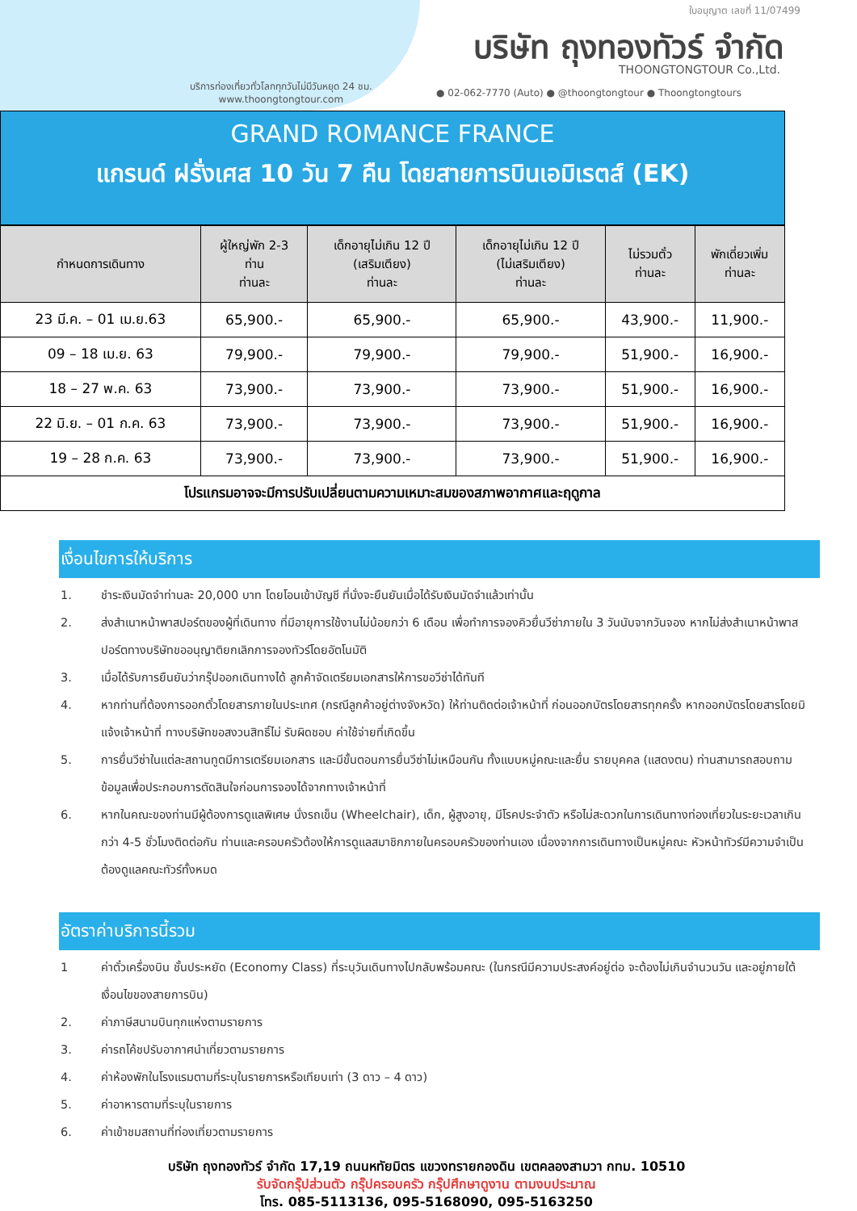ใบอนุญาต เลขที่ 11/07499
บริษัท ถุงทองทัวร์ จำกัด
THOONGTONGTOUR Co.,Ltd.
บริการท่องเที่ยวทั่วโลกทุกวันไม่มีวันหยุด 24 ชม.
www.thoongtongtour.com
● 02-062-7770 (Auto) ● @thoongtongtour ● Thoongtongtours
GRAND ROMANCE FRANCE
แกรนด์ ฝรั่งเศส 10 วัน 7 คืน โดยสายการบินเอมิเรตส์ (EK)
| กำหนดการเดินทาง | ผู้ใหญ่พัก 2-3 ท่าน ท่านละ | เด็กอายุไม่เกิน 12 ปี (เสริมเตียง) ท่านละ | เด็กอายุไม่เกิน 12 ปี (ไม่เสริมเตียง) ท่านละ | ไม่รวมตั๋ว ท่านละ | พักเดี่ยวเพิ่ม ท่านละ |
| --- | --- | --- | --- | --- | --- |
| 23 มี.ค. – 01 เม.ย.63 | 65,900.- | 65,900.- | 65,900.- | 43,900.- | 11,900.- |
| 09 – 18 เม.ย. 63 | 79,900.- | 79,900.- | 79,900.- | 51,900.- | 16,900.- |
| 18 – 27 พ.ค. 63 | 73,900.- | 73,900.- | 73,900.- | 51,900.- | 16,900.- |
| 22 มิ.ย. – 01 ก.ค. 63 | 73,900.- | 73,900.- | 73,900.- | 51,900.- | 16,900.- |
| 19 – 28 ก.ค. 63 | 73,900.- | 73,900.- | 73,900.- | 51,900.- | 16,900.- |
| โปรแกรมอาจจะมีการปรับเปลี่ยนตามความเหมาะสมของสภาพอากาศและฤดูกาล | | | | | |
เงื่อนไขการให้บริการ
1. ชำระเงินมัดจำท่านละ 20,000 บาท โดยโอนเข้าบัญชี ที่นั่งจะยืนยันเมื่อได้รับเงินมัดจำแล้วเท่านั้น
2. ส่งสำเนาหน้าพาสปอร์ตของผู้ที่เดินทาง ที่มีอายุการใช้งานไม่น้อยกว่า 6 เดือน เพื่อทำการจองคิวยื่นวีซ่าภายใน 3 วันนับจากวันจอง หากไม่ส่งสำเนาหน้าพาสปอร์ตทางบริษัทขออนุญาติยกเลิกการจองทัวร์โดยอัตโนมัติ
3. เมื่อได้รับการยืนยันว่ากรุ๊ปออกเดินทางได้ ลูกค้าจัดเตรียมเอกสารให้การขอวีซ่าได้ทันที
4. หากท่านที่ต้องการออกตั๋วโดยสารภายในประเทศ (กรณีลูกค้าอยู่ต่างจังหวัด) ให้ท่านติดต่อเจ้าหน้าที่ ก่อนออกบัตรโดยสารทุกครั้ง หากออกบัตรโดยสารโดยมิแจ้งเจ้าหน้าที่ ทางบริษัทขอสงวนสิทธิ์ไม่ รับผิดชอบ ค่าใช้จ่ายที่เกิดขึ้น
5. การยื่นวีซ่าในแต่ละสถานทูตมีการเตรียมเอกสาร และมีขั้นตอนการยื่นวีซ่าไม่เหมือนกัน ทั้งแบบหมู่คณะและยื่น รายบุคคล (แสดงตน) ท่านสามารถสอบถามข้อมูลเพื่อประกอบการตัดสินใจก่อนการจองได้จากทางเจ้าหน้าที่
6. หากในคณะของท่านมีผู้ต้องการดูแลพิเศษ นั่งรถเข็น (Wheelchair), เด็ก, ผู้สูงอายุ, มีโรคประจำตัว หรือไม่สะดวกในการเดินทางท่องเที่ยวในระยะเวลาเกินกว่า 4-5 ชั่วโมงติดต่อกัน ท่านและครอบครัวต้องให้การดูแลสมาชิกภายในครอบครัวของท่านเอง เนื่องจากการเดินทางเป็นหมู่คณะ หัวหน้าทัวร์มีความจำเป็นต้องดูแลคณะทัวร์ทั้งหมด
อัตราค่าบริการนี้รวม
1 ค่าตั๋วเครื่องบิน ชั้นประหยัด (Economy Class) ที่ระบุวันเดินทางไปกลับพร้อมคณะ (ในกรณีมีความประสงค์อยู่ต่อ จะต้องไม่เกินจำนวนวัน และอยู่ภายใต้เงื่อนไขของสายการบิน)
2. ค่าภาษีสนามบินทุกแห่งตามรายการ
3. ค่ารถโค้ชปรับอากาศนำเที่ยวตามรายการ
4. ค่าห้องพักในโรงแรมตามที่ระบุในรายการหรือเทียบเท่า (3 ดาว – 4 ดาว)
5. ค่าอาหารตามที่ระบุในรายการ
6. ค่าเข้าชมสถานที่ท่องเที่ยวตามรายการ
บริษัท ถุงทองทัวร์ จำกัด 17,19 ถนนหทัยมิตร แขวงทรายกองดิน เขตคลองสามวา กทม. 10510
รับจัดกรุ๊ปส่วนตัว กรุ๊ปครอบครัว กรุ๊ปศึกษาดูงาน ตามงบประมาณ
โทร. 085-5113136, 095-5168090, 095-5163250